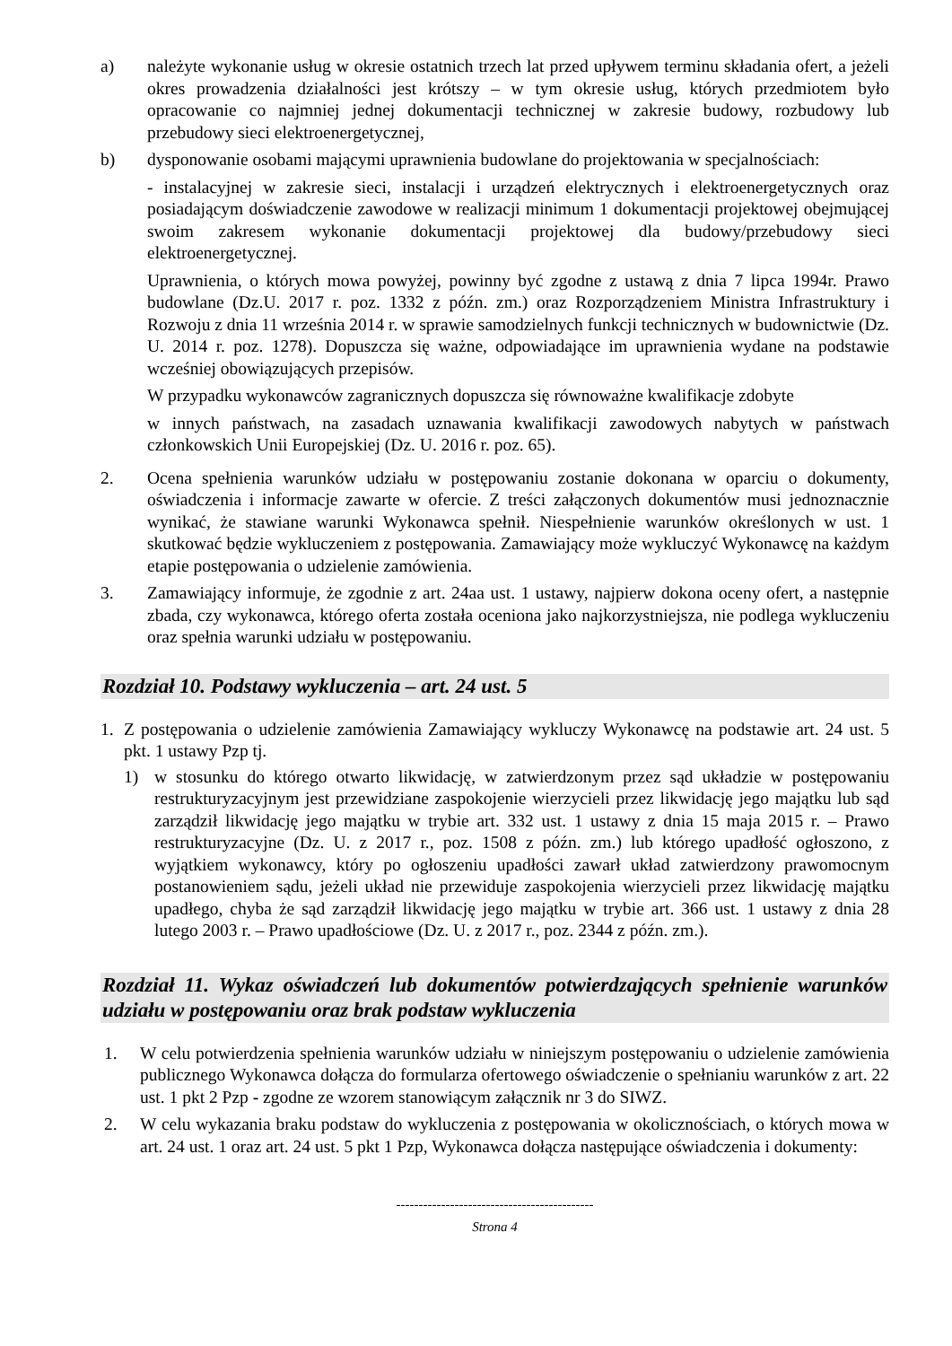a) należyte wykonanie usług w okresie ostatnich trzech lat przed upływem terminu składania ofert, a jeżeli okres prowadzenia działalności jest krótszy – w tym okresie usług, których przedmiotem było opracowanie co najmniej jednej dokumentacji technicznej w zakresie budowy, rozbudowy lub przebudowy sieci elektroenergetycznej,
b) dysponowanie osobami mającymi uprawnienia budowlane do projektowania w specjalnościach:
- instalacyjnej w zakresie sieci, instalacji i urządzeń elektrycznych i elektroenergetycznych oraz posiadającym doświadczenie zawodowe w realizacji minimum 1 dokumentacji projektowej obejmującej swoim zakresem wykonanie dokumentacji projektowej dla budowy/przebudowy sieci elektroenergetycznej.
Uprawnienia, o których mowa powyżej, powinny być zgodne z ustawą z dnia 7 lipca 1994r. Prawo budowlane (Dz.U. 2017 r. poz. 1332 z późn. zm.) oraz Rozporządzeniem Ministra Infrastruktury i Rozwoju z dnia 11 września 2014 r. w sprawie samodzielnych funkcji technicznych w budownictwie (Dz. U. 2014 r. poz. 1278). Dopuszcza się ważne, odpowiadające im uprawnienia wydane na podstawie wcześniej obowiązujących przepisów.
W przypadku wykonawców zagranicznych dopuszcza się równoważne kwalifikacje zdobyte
w innych państwach, na zasadach uznawania kwalifikacji zawodowych nabytych w państwach członkowskich Unii Europejskiej (Dz. U. 2016 r. poz. 65).
2. Ocena spełnienia warunków udziału w postępowaniu zostanie dokonana w oparciu o dokumenty, oświadczenia i informacje zawarte w ofercie. Z treści załączonych dokumentów musi jednoznacznie wynikać, że stawiane warunki Wykonawca spełnił. Niespełnienie warunków określonych w ust. 1 skutkować będzie wykluczeniem z postępowania. Zamawiający może wykluczyć Wykonawcę na każdym etapie postępowania o udzielenie zamówienia.
3. Zamawiający informuje, że zgodnie z art. 24aa ust. 1 ustawy, najpierw dokona oceny ofert, a następnie zbada, czy wykonawca, którego oferta została oceniona jako najkorzystniejsza, nie podlega wykluczeniu oraz spełnia warunki udziału w postępowaniu.
Rozdział 10. Podstawy wykluczenia – art. 24 ust. 5
1. Z postępowania o udzielenie zamówienia Zamawiający wykluczy Wykonawcę na podstawie art. 24 ust. 5 pkt. 1 ustawy Pzp tj.
1) w stosunku do którego otwarto likwidację, w zatwierdzonym przez sąd układzie w postępowaniu restrukturyzacyjnym jest przewidziane zaspokojenie wierzycieli przez likwidację jego majątku lub sąd zarządził likwidację jego majątku w trybie art. 332 ust. 1 ustawy z dnia 15 maja 2015 r. – Prawo restrukturyzacyjne (Dz. U. z 2017 r., poz. 1508 z późn. zm.) lub którego upadłość ogłoszono, z wyjątkiem wykonawcy, który po ogłoszeniu upadłości zawarł układ zatwierdzony prawomocnym postanowieniem sądu, jeżeli układ nie przewiduje zaspokojenia wierzycieli przez likwidację majątku upadłego, chyba że sąd zarządził likwidację jego majątku w trybie art. 366 ust. 1 ustawy z dnia 28 lutego 2003 r. – Prawo upadłościowe (Dz. U. z 2017 r., poz. 2344 z późn. zm.).
Rozdział 11. Wykaz oświadczeń lub dokumentów potwierdzających spełnienie warunków udziału w postępowaniu oraz brak podstaw wykluczenia
1. W celu potwierdzenia spełnienia warunków udziału w niniejszym postępowaniu o udzielenie zamówienia publicznego Wykonawca dołącza do formularza ofertowego oświadczenie o spełnianiu warunków z art. 22 ust. 1 pkt 2 Pzp - zgodne ze wzorem stanowiącym załącznik nr 3 do SIWZ.
2. W celu wykazania braku podstaw do wykluczenia z postępowania w okolicznościach, o których mowa w art. 24 ust. 1 oraz art. 24 ust. 5 pkt 1 Pzp, Wykonawca dołącza następujące oświadczenia i dokumenty:
--------------------------------------------
Strona 4